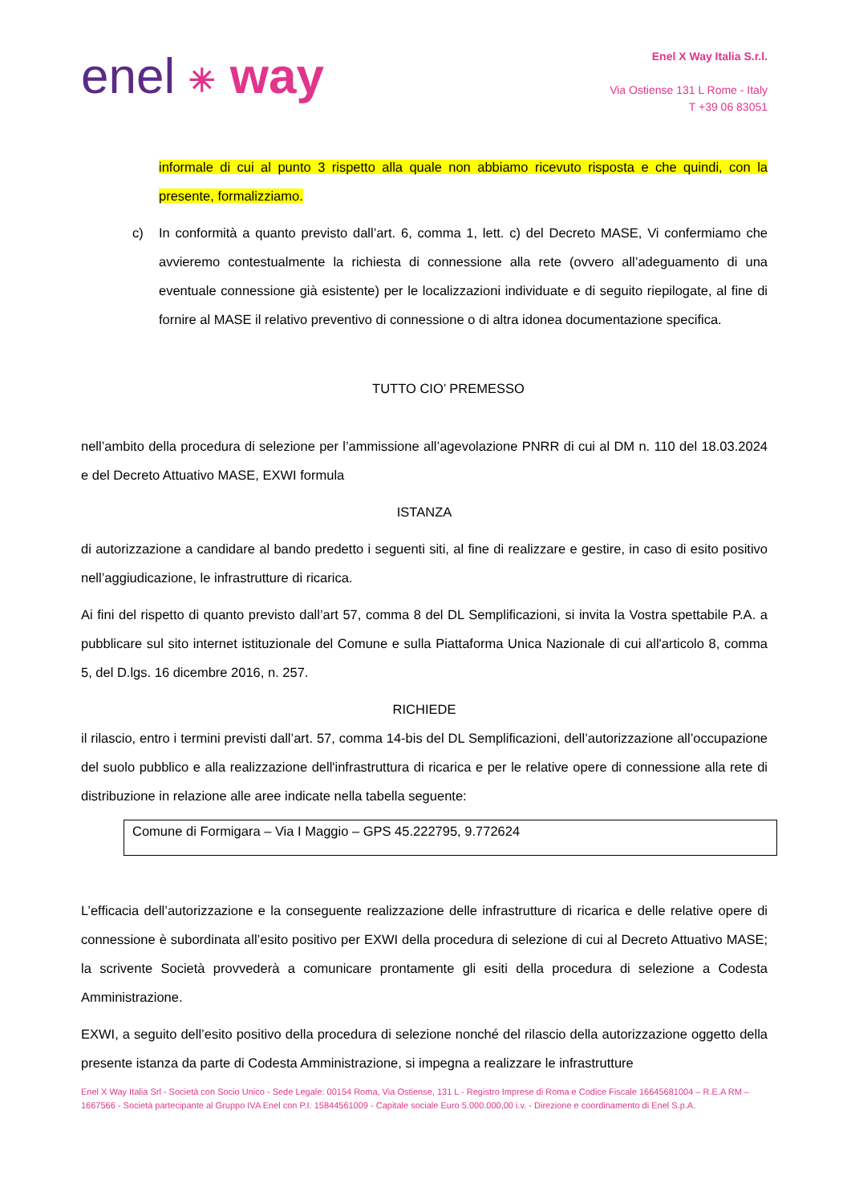enel ✳ way
Enel X Way Italia S.r.l.
Via Ostiense 131 L Rome - Italy
T +39 06 83051
informale di cui al punto 3 rispetto alla quale non abbiamo ricevuto risposta e che quindi, con la presente, formalizziamo.
c) In conformità a quanto previsto dall’art. 6, comma 1, lett. c) del Decreto MASE, Vi confermiamo che avvieremo contestualmente la richiesta di connessione alla rete (ovvero all’adeguamento di una eventuale connessione già esistente) per le localizzazioni individuate e di seguito riepilogate, al fine di fornire al MASE il relativo preventivo di connessione o di altra idonea documentazione specifica.
TUTTO CIO’ PREMESSO
nell’ambito della procedura di selezione per l’ammissione all’agevolazione PNRR di cui al DM n. 110 del 18.03.2024 e del Decreto Attuativo MASE, EXWI formula
ISTANZA
di autorizzazione a candidare al bando predetto i seguenti siti, al fine di realizzare e gestire, in caso di esito positivo nell’aggiudicazione, le infrastrutture di ricarica.
Ai fini del rispetto di quanto previsto dall’art 57, comma 8 del DL Semplificazioni, si invita la Vostra spettabile P.A. a pubblicare sul sito internet istituzionale del Comune e sulla Piattaforma Unica Nazionale di cui all'articolo 8, comma 5, del D.lgs. 16 dicembre 2016, n. 257.
RICHIEDE
il rilascio, entro i termini previsti dall’art. 57, comma 14-bis del DL Semplificazioni, dell’autorizzazione all’occupazione del suolo pubblico e alla realizzazione dell'infrastruttura di ricarica e per le relative opere di connessione alla rete di distribuzione in relazione alle aree indicate nella tabella seguente:
| Comune di Formigara – Via I Maggio – GPS 45.222795, 9.772624 |
L’efficacia dell’autorizzazione e la conseguente realizzazione delle infrastrutture di ricarica e delle relative opere di connessione è subordinata all’esito positivo per EXWI della procedura di selezione di cui al Decreto Attuativo MASE; la scrivente Società provvederà a comunicare prontamente gli esiti della procedura di selezione a Codesta Amministrazione.
EXWI, a seguito dell’esito positivo della procedura di selezione nonché del rilascio della autorizzazione oggetto della presente istanza da parte di Codesta Amministrazione, si impegna a realizzare le infrastrutture
Enel X Way Italia Srl - Società con Socio Unico - Sede Legale: 00154 Roma, Via Ostiense, 131 L - Registro Imprese di Roma e Codice Fiscale 16645681004 – R.E.A RM – 1667566 - Società partecipante al Gruppo IVA Enel con P.I. 15844561009 - Capitale sociale Euro 5.000.000,00 i.v. - Direzione e coordinamento di Enel S.p.A.